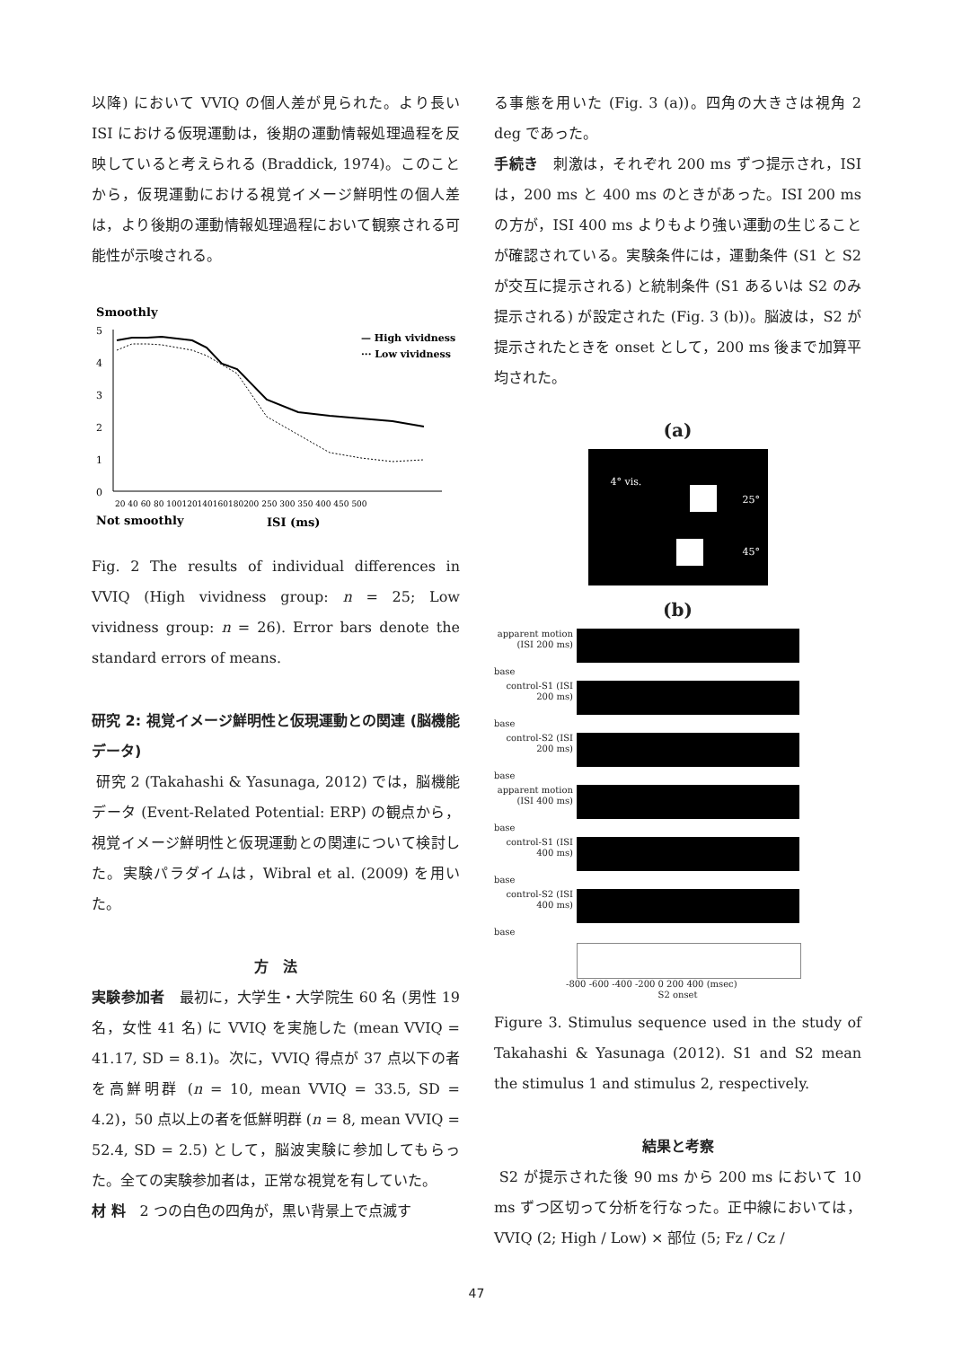以降) において VVIQ の個人差が見られた。より長い ISI における仮現運動は，後期の運動情報処理過程を反映していると考えられる (Braddick, 1974)。このことから，仮現運動における視覚イメージ鮮明性の個人差は，より後期の運動情報処理過程において観察される可能性が示唆される。
Smoothly
5
4
3
2
1
0
— High vividness
··· Low vividness
20 40 60 80 100120140160180200 250 300 350 400 450 500
Not smoothly
ISI (ms)
Fig. 2 The results of individual differences in VVIQ (High vividness group: n = 25; Low vividness group: n = 26). Error bars denote the standard errors of means.
研究 2: 視覚イメージ鮮明性と仮現運動との関連 (脳機能データ)
研究 2 (Takahashi & Yasunaga, 2012) では，脳機能データ (Event-Related Potential: ERP) の観点から，視覚イメージ鮮明性と仮現運動との関連について検討した。実験パラダイムは，Wibral et al. (2009) を用いた。
方　法
実験参加者　最初に，大学生・大学院生 60 名 (男性 19 名，女性 41 名) に VVIQ を実施した (mean VVIQ = 41.17, SD = 8.1)。次に，VVIQ 得点が 37 点以下の者を高鮮明群 (n = 10, mean VVIQ = 33.5, SD = 4.2)，50 点以上の者を低鮮明群 (n = 8, mean VVIQ = 52.4, SD = 2.5) として，脳波実験に参加してもらった。全ての実験参加者は，正常な視覚を有していた。
材 料　2 つの白色の四角が，黒い背景上で点滅す
る事態を用いた (Fig. 3 (a))。四角の大きさは視角 2 deg であった。
手続き　刺激は，それぞれ 200 ms ずつ提示され，ISI は，200 ms と 400 ms のときがあった。ISI 200 ms の方が，ISI 400 ms よりもより強い運動の生じることが確認されている。実験条件には，運動条件 (S1 と S2 が交互に提示される) と統制条件 (S1 あるいは S2 のみ提示される) が設定された (Fig. 3 (b))。脳波は，S2 が提示されたときを onset として，200 ms 後まで加算平均された。
(a)
4° vis.
25°
45°
(b)
apparent motion (ISI 200 ms)
base
control-S1 (ISI 200 ms)
base
control-S2 (ISI 200 ms)
base
apparent motion (ISI 400 ms)
base
control-S1 (ISI 400 ms)
base
control-S2 (ISI 400 ms)
base
-800 -600 -400 -200 0 200 400 (msec)
S2 onset
Figure 3. Stimulus sequence used in the study of Takahashi & Yasunaga (2012). S1 and S2 mean the stimulus 1 and stimulus 2, respectively.
結果と考察
S2 が提示された後 90 ms から 200 ms において 10 ms ずつ区切って分析を行なった。正中線においては，VVIQ (2; High / Low) × 部位 (5; Fz / Cz /
47